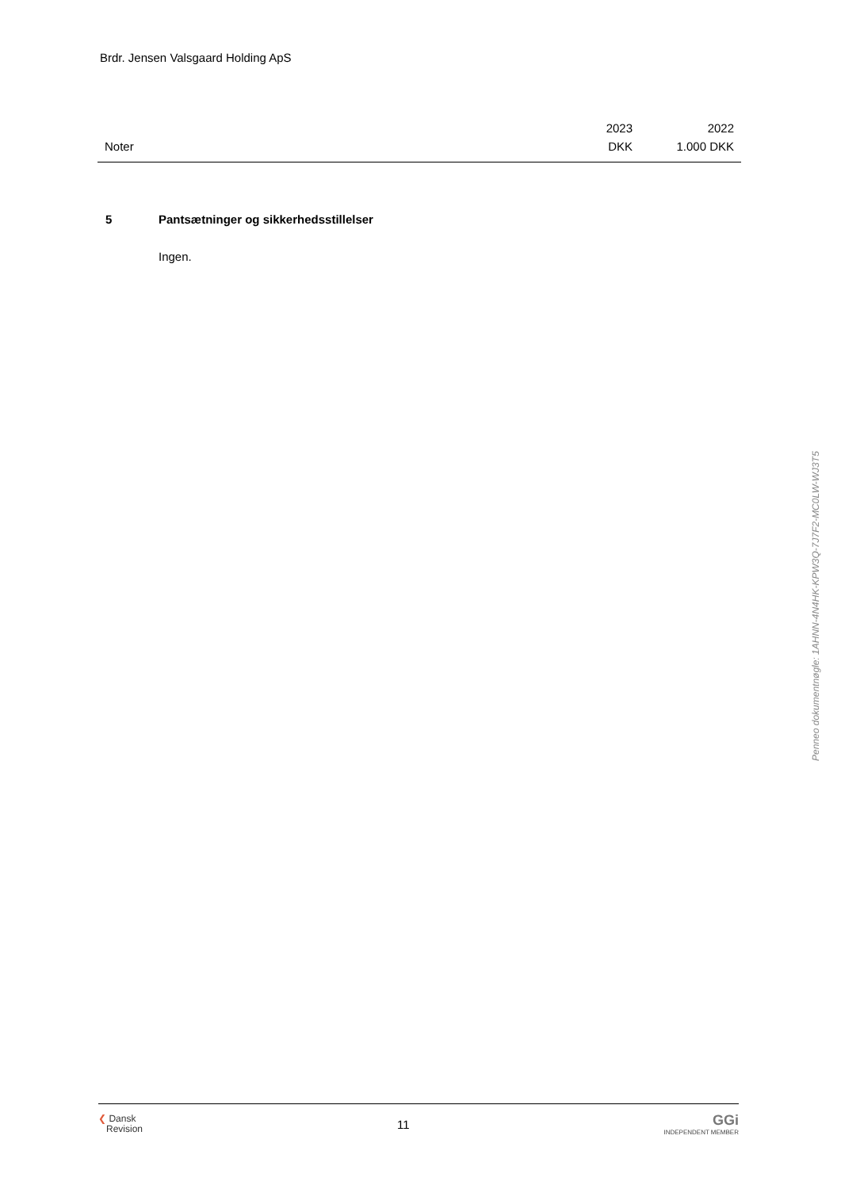Brdr. Jensen Valsgaard Holding ApS
| | 2023 | 2022 |
| Noter | DKK | 1.000 DKK |
5 Pantsætninger og sikkerhedsstillelser
Ingen.
Penneo dokumentnøgle: 1AHNN-4N4HK-KPW3Q-7J7F2-MC0LW-WJ3T5
❮ Dansk
Revision
11
GGi
INDEPENDENT MEMBER